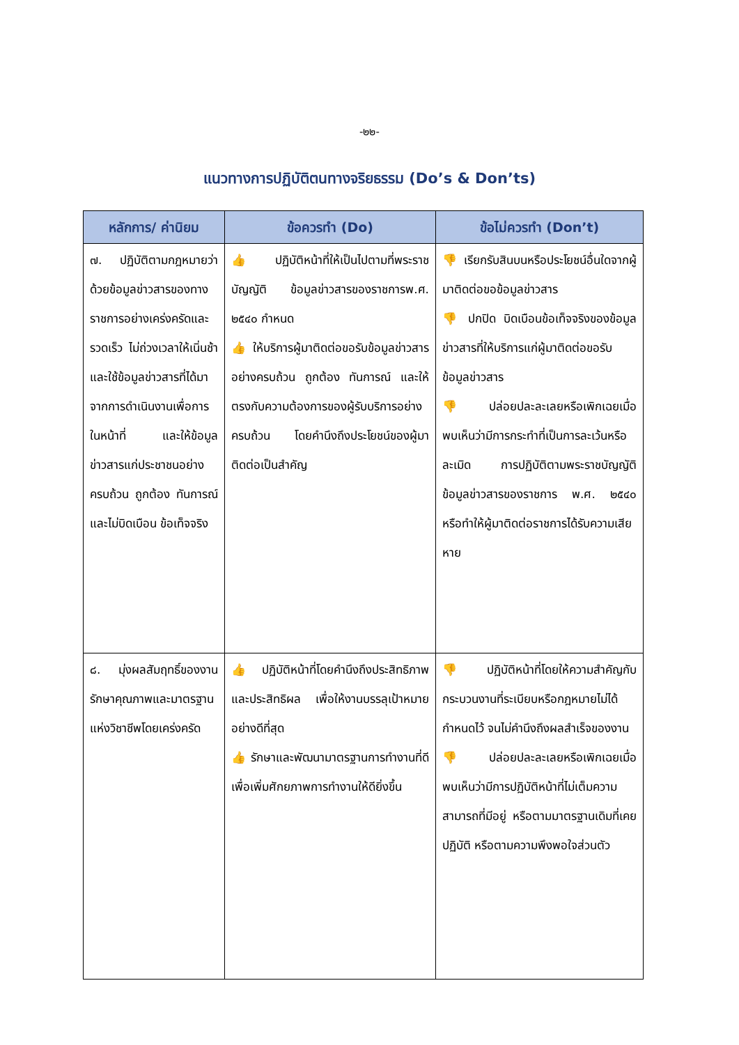-๒๒-
แนวทางการปฏิบัติตนทางจริยธรรม (Do’s & Don’ts)
| หลักการ/ ค่านิยม | ข้อควรทำ (Do) | ข้อไม่ควรทำ (Don’t) |
| --- | --- | --- |
| ๗. ปฏิบัติตามกฎหมายว่าด้วยข้อมูลข่าวสารของทางราชการอย่างเคร่งครัดและรวดเร็ว ไม่ถ่วงเวลาให้เนิ่นช้า และใช้ข้อมูลข่าวสารที่ได้มาจากการดำเนินงานเพื่อการในหน้าที่ และให้ข้อมูลข่าวสารแก่ประชาชนอย่างครบถ้วน ถูกต้อง ทันการณ์และไม่บิดเบือน ข้อเท็จจริง | 👍 ปฏิบัติหน้าที่ให้เป็นไปตามที่พระราชบัญญัติ ข้อมูลข่าวสารของราชการพ.ศ. ๒๕๔๐ กำหนด 👍 ให้บริการผู้มาติดต่อขอรับข้อมูลข่าวสาร อย่างครบถ้วน ถูกต้อง ทันการณ์ และให้ตรงกับความต้องการของผู้รับบริการอย่างครบถ้วน โดยคำนึงถึงประโยชน์ของผู้มาติดต่อเป็นสำคัญ | 👎 เรียกรับสินบนหรือประโยชน์อื่นใดจากผู้มาติดต่อขอข้อมูลข่าวสาร 👎 ปกปิด บิดเบือนข้อเท็จจริงของข้อมูลข่าวสารที่ให้บริการแก่ผู้มาติดต่อขอรับข้อมูลข่าวสาร 👎 ปล่อยปละละเลยหรือเพิกเฉยเมื่อพบเห็นว่ามีการกระทำที่เป็นการละเว้นหรือละเมิด การปฏิบัติตามพระราชบัญญัติข้อมูลข่าวสารของราชการ พ.ศ. ๒๕๔๐ หรือทำให้ผู้มาติดต่อราชการได้รับความเสียหาย |
| ๘. มุ่งผลสัมฤทธิ์ของงาน รักษาคุณภาพและมาตรฐานแห่งวิชาชีพโดยเคร่งครัด | 👍 ปฏิบัติหน้าที่โดยคำนึงถึงประสิทธิภาพและประสิทธิผล เพื่อให้งานบรรลุเป้าหมาย อย่างดีที่สุด 👍 รักษาและพัฒนามาตรฐานการทำงานที่ดี เพื่อเพิ่มศักยภาพการทำงานให้ดียิ่งขึ้น | 👎 ปฏิบัติหน้าที่โดยให้ความสำคัญกับกระบวนงานที่ระเบียบหรือกฎหมายไม่ได้กำหนดไว้ จนไม่คำนึงถึงผลสำเร็จของงาน 👎 ปล่อยปละละเลยหรือเพิกเฉยเมื่อพบเห็นว่ามีการปฏิบัติหน้าที่ไม่เต็มความสามารถที่มีอยู่ หรือตามมาตรฐานเดิมที่เคยปฏิบัติ หรือตามความพึงพอใจส่วนตัว |